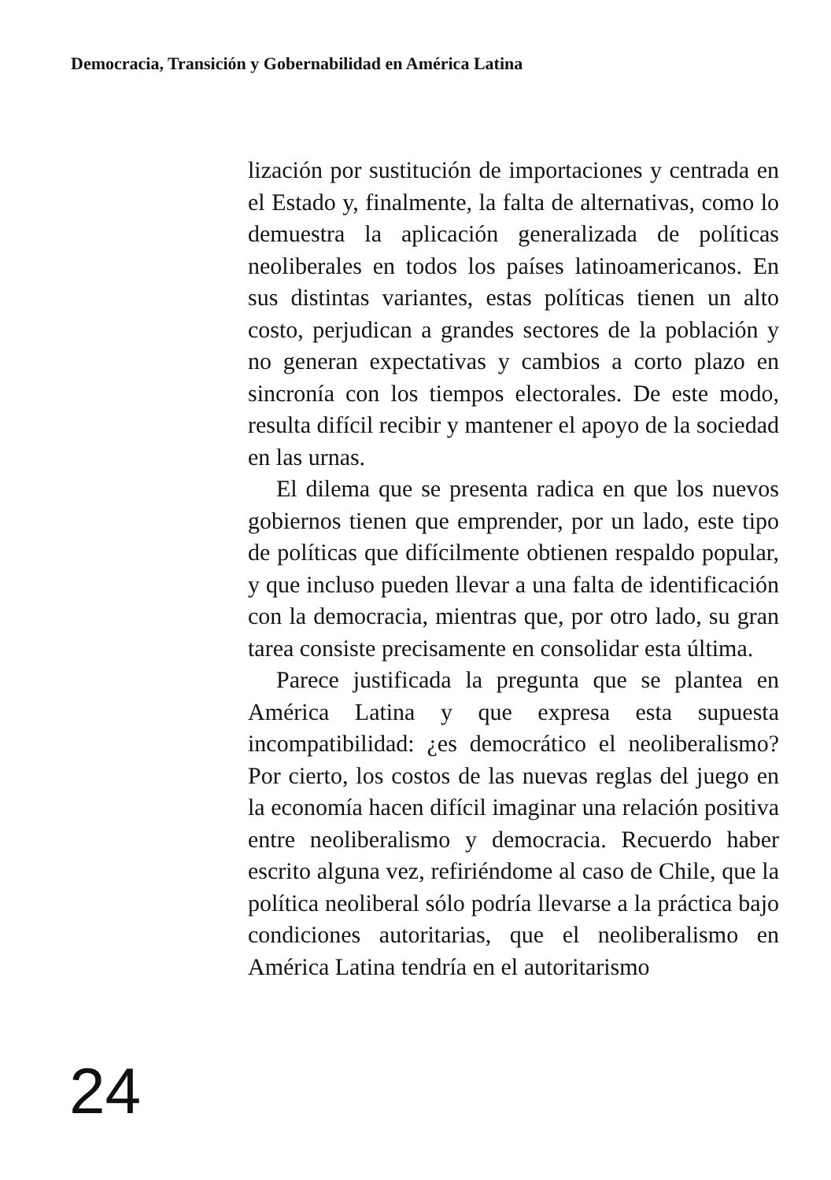Democracia, Transición y Gobernabilidad en América Latina
lización por sustitución de importaciones y centrada en el Estado y, finalmente, la falta de alternativas, como lo demuestra la aplicación generalizada de políticas neoliberales en todos los países latinoamericanos. En sus distintas variantes, estas políticas tienen un alto costo, perjudican a grandes sectores de la población y no generan expectativas y cambios a corto plazo en sincronía con los tiempos electorales. De este modo, resulta difícil recibir y mantener el apoyo de la sociedad en las urnas.
El dilema que se presenta radica en que los nuevos gobiernos tienen que emprender, por un lado, este tipo de políticas que difícilmente obtienen respaldo popular, y que incluso pueden llevar a una falta de identificación con la democracia, mientras que, por otro lado, su gran tarea consiste precisamente en consolidar esta última.
Parece justificada la pregunta que se plantea en América Latina y que expresa esta supuesta incompatibilidad: ¿es democrático el neoliberalismo? Por cierto, los costos de las nuevas reglas del juego en la economía hacen difícil imaginar una relación positiva entre neoliberalismo y democracia. Recuerdo haber escrito alguna vez, refiriéndome al caso de Chile, que la política neoliberal sólo podría llevarse a la práctica bajo condiciones autoritarias, que el neoliberalismo en América Latina tendría en el autoritarismo
24